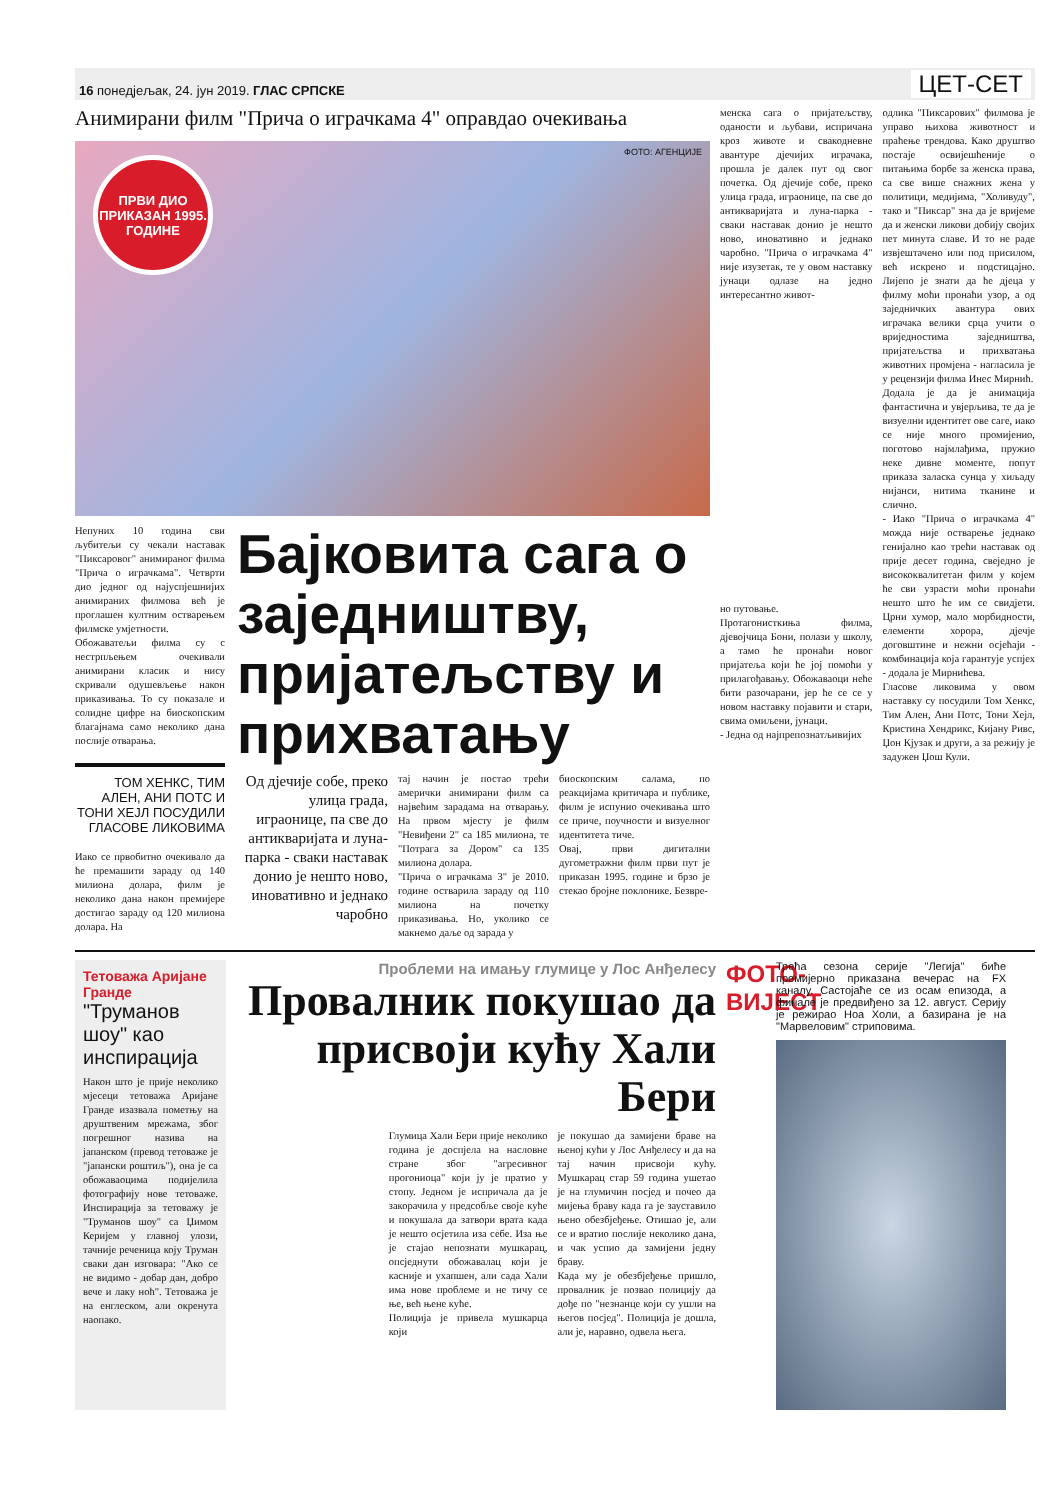16 понедјељак, 24. јун 2019. ГЛАС СРПСКЕ ЦЕТ-СЕТ
Анимирани филм "Прича о играчкама 4" оправдао очекивања
ПРВИ ДИО ПРИКАЗАН 1995. ГОДИНЕ
ФОТО: АГЕНЦИЈЕ
Непуних 10 година сви љубитељи су чекали наставак "Пиксаровог" анимираног филма "Прича о играчкама". Четврти дио једног од најуспјешнијих анимираних филмова већ је проглашен култним остварењем филмске умјетности.
Обожаватељи филма су с нестрпљењем очекивали анимирани класик и нису скривали одушевљење након приказивања. То су показале и солидне цифре на биоскопским благајнама само неколико дана послије отварања.
ТОМ ХЕНКС, ТИМ АЛЕН, АНИ ПОТС И ТОНИ ХЕЈЛ ПОСУДИЛИ ГЛАСОВЕ ЛИКОВИМА
Иако се првобитно очекивало да ће премашити зараду од 140 милиона долара, филм је неколико дана након премијере достигао зараду од 120 милиона долара. На
Бајковита сага о заједништву, пријатељству и прихватању
Од дјечије собе, преко улица града, играонице, па све до антикваријата и луна-парка - сваки наставак донио је нешто ново, иновативно и једнако чаробно
тај начин је постао трећи амерички анимирани филм са највећим зарадама на отварању. На првом мјесту је филм "Невиђени 2" са 185 милиона, те "Потрага за Дором" са 135 милиона долара.
"Прича о играчкама 3" је 2010. године остварила зараду од 110 милиона на почетку приказивања. Но, уколико се макнемо даље од зарада у
биоскопским салама, по реакцијама критичара и публике, филм је испунио очекивања што се приче, поучности и визуелног идентитета тиче.
Овај, први дигитални дугометражни филм први пут је приказан 1995. године и брзо је стекао бројне поклонике. Безвре-
менска сага о пријатељству, оданости и љубави, испричана кроз животе и свакодневне авантуре дјечијих играчака, прошла је далек пут од свог почетка. Од дјечије собе, преко улица града, играонице, па све до антикваријата и луна-парка - сваки наставак донио је нешто ново, иновативно и једнако чаробно. "Прича о играчкама 4" није изузетак, те у овом наставку јунаци одлазе на једно интересантно живот-
но путовање.
Протагонисткиња филма, дјевојчица Бони, полази у школу, а тамо ће пронаћи новог пријатеља који ће јој помоћи у прилагођавању. Обожаваоци неће бити разочарани, јер ће се се у новом наставку појавити и стари, свима омиљени, јунаци.
- Једна од најпрепознатљивијих
одлика "Пиксарових" филмова је управо њихова животност и праћење трендова. Како друштво постаје освијешћеније о питањима борбе за женска права, са све више снажних жена у политици, медијима, "Холивуду", тако и "Пиксар" зна да је вријеме да и женски ликови добију својих пет минута славе. И то не раде извјештачено или под присилом, већ искрено и подстицајно. Лијепо је знати да ће дјеца у филму моћи пронаћи узор, а од заједничких авантура ових играчака велики срца учити о вриједностима заједништва, пријатељства и прихватања животних промјена - нагласила је у рецензији филма Инес Мирнић.
Додала је да је анимација фантастична и увјерљива, те да је визуелни идентитет ове саге, иако се није много промијенио, поготово најмлађима, пружио неке дивне моменте, попут приказа заласка сунца у хиљаду нијанси, нитима тканине и слично.
- Иако "Прича о играчкама 4" можда није остварење једнако генијално као трећи наставак од прије десет година, свеједно је висококвалитетан филм у којем ће сви узрасти моћи пронаћи нешто што ће им се свидјети. Црни хумор, мало морбидности, елементи хорора, дјечје договштине и нежни осјећаји - комбинација која гарантује успјех - додала је Мирнићева.
Гласове ликовима у овом наставку су посудили Том Хенкс, Тим Ален, Ани Потс, Тони Хејл, Кристина Хендрикс, Кијану Ривс, Џон Кјузак и други, а за режију је задужен Џош Кули.
Тетоважа Аријане Гранде
"Труманов шоу" као инспирација
Након што је прије неколико мјесеци тетоважа Аријане Гранде изазвала пометњу на друштвеним мрежама, због погрешног назива на јапанском (превод тетоваже је "јапански роштиљ"), она је са обожаваоцима подијелила фотографију нове тетоваже. Инспирација за тетоважу је "Труманов шоу" са Џимом Керијем у главној улози, тачније реченица коју Труман сваки дан изговара: "Ако се не видимо - добар дан, добро вече и лаку ноћ". Тетоважа је на енглеском, али окренута наопако.
Проблеми на имању глумице у Лос Анђелесу
Провалник покушао да присвоји кућу Хали Бери
Глумица Хали Бери прије неколико година је доспјела на насловне стране због "агресивног прогониоца" који ју је пратио у стопу. Једном је испричала да је закорачила у предсобље своје куће и покушала да затвори врата када је нешто осјетила иза себе. Иза ње је стајао непознати мушкарац, опсједнути обожавалац који је касније и ухапшен, али сада Хали има нове проблеме и не тичу се ње, већ њене куће.
Полиција је привела мушкарца који
је покушао да замијени браве на њеној кући у Лос Анђелесу и да на тај начин присвоји кућу. Мушкарац стар 59 година ушетао је на глумичин посјед и почео да мијења браву када га је зауставило њено обезбјеђење. Отишао је, али се и вратио послије неколико дана, и чак успио да замијени једну браву.
Када му је обезбјеђење пришло, провалник је позвао полицију да дође по "незнанце који су ушли на његов посјед". Полиција је дошла, али је, наравно, одвела њега.
ФОТО-ВИЈЕСТ
Трећа сезона серије "Легија" биће премијерно приказана вечерас на FX каналу. Састојаће се из осам епизода, а финале је предвиђено за 12. август. Серију је режирао Ноа Холи, а базирана је на "Марвеловим" стриповима.